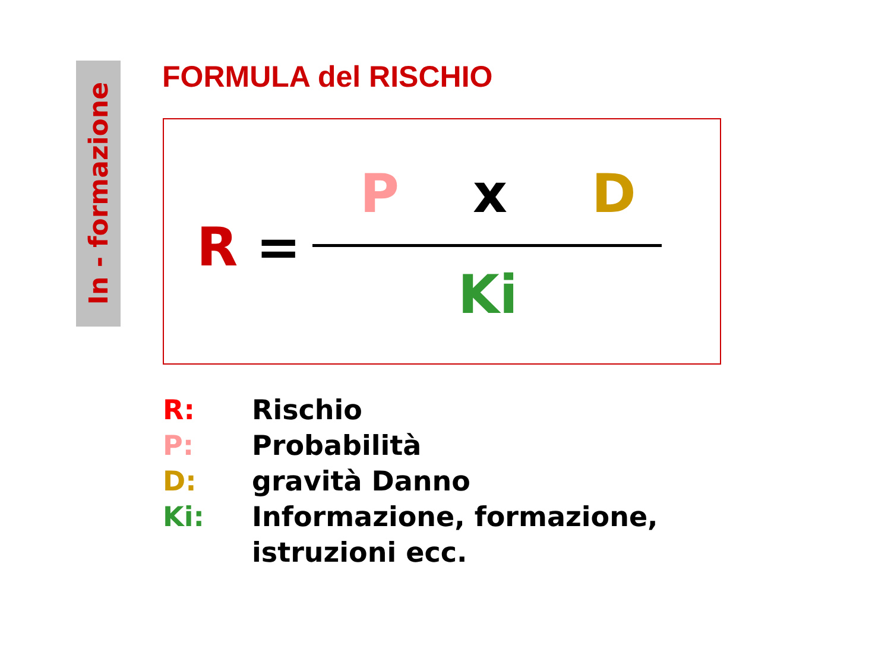In - formazione
FORMULA del RISCHIO
R =
P x D
Ki
R: Rischio
P: Probabilità
D: gravità Danno
Ki: Informazione, formazione,
istruzioni ecc.